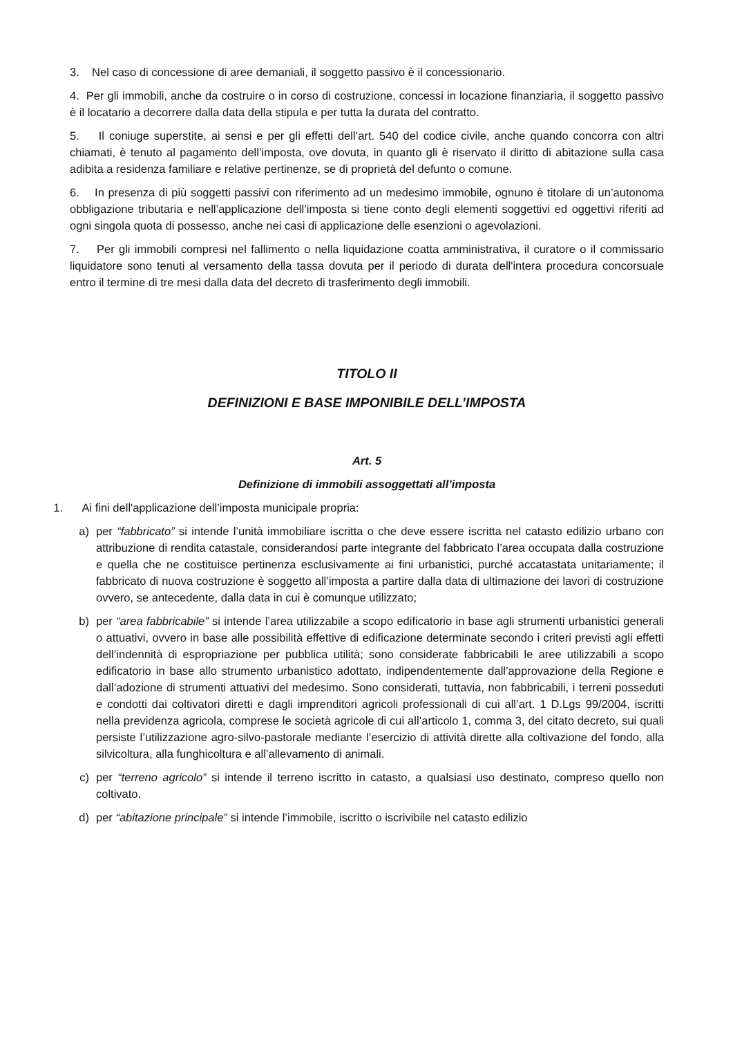3. Nel caso di concessione di aree demaniali, il soggetto passivo è il concessionario.
4. Per gli immobili, anche da costruire o in corso di costruzione, concessi in locazione finanziaria, il soggetto passivo è il locatario a decorrere dalla data della stipula e per tutta la durata del contratto.
5. Il coniuge superstite, ai sensi e per gli effetti dell’art. 540 del codice civile, anche quando concorra con altri chiamati, è tenuto al pagamento dell’imposta, ove dovuta, in quanto gli è riservato il diritto di abitazione sulla casa adibita a residenza familiare e relative pertinenze, se di proprietà del defunto o comune.
6. In presenza di più soggetti passivi con riferimento ad un medesimo immobile, ognuno è titolare di un’autonoma obbligazione tributaria e nell’applicazione dell’imposta si tiene conto degli elementi soggettivi ed oggettivi riferiti ad ogni singola quota di possesso, anche nei casi di applicazione delle esenzioni o agevolazioni.
7. Per gli immobili compresi nel fallimento o nella liquidazione coatta amministrativa, il curatore o il commissario liquidatore sono tenuti al versamento della tassa dovuta per il periodo di durata dell'intera procedura concorsuale entro il termine di tre mesi dalla data del decreto di trasferimento degli immobili.
TITOLO II
DEFINIZIONI E BASE IMPONIBILE DELL’IMPOSTA
Art. 5
Definizione di immobili assoggettati all’imposta
1. Ai fini dell'applicazione dell’imposta municipale propria:
a) per “fabbricato” si intende l’unità immobiliare iscritta o che deve essere iscritta nel catasto edilizio urbano con attribuzione di rendita catastale, considerandosi parte integrante del fabbricato l’area occupata dalla costruzione e quella che ne costituisce pertinenza esclusivamente ai fini urbanistici, purché accatastata unitariamente; il fabbricato di nuova costruzione è soggetto all’imposta a partire dalla data di ultimazione dei lavori di costruzione ovvero, se antecedente, dalla data in cui è comunque utilizzato;
b) per “area fabbricabile” si intende l’area utilizzabile a scopo edificatorio in base agli strumenti urbanistici generali o attuativi, ovvero in base alle possibilità effettive di edificazione determinate secondo i criteri previsti agli effetti dell’indennità di espropriazione per pubblica utilità; sono considerate fabbricabili le aree utilizzabili a scopo edificatorio in base allo strumento urbanistico adottato, indipendentemente dall’approvazione della Regione e dall’adozione di strumenti attuativi del medesimo. Sono considerati, tuttavia, non fabbricabili, i terreni posseduti e condotti dai coltivatori diretti e dagli imprenditori agricoli professionali di cui all’art. 1 D.Lgs 99/2004, iscritti nella previdenza agricola, comprese le società agricole di cui all’articolo 1, comma 3, del citato decreto, sui quali persiste l’utilizzazione agro-silvo-pastorale mediante l’esercizio di attività dirette alla coltivazione del fondo, alla silvicoltura, alla funghicoltura e all’allevamento di animali.
c) per “terreno agricolo” si intende il terreno iscritto in catasto, a qualsiasi uso destinato, compreso quello non coltivato.
d) per “abitazione principale” si intende l’immobile, iscritto o iscrivibile nel catasto edilizio